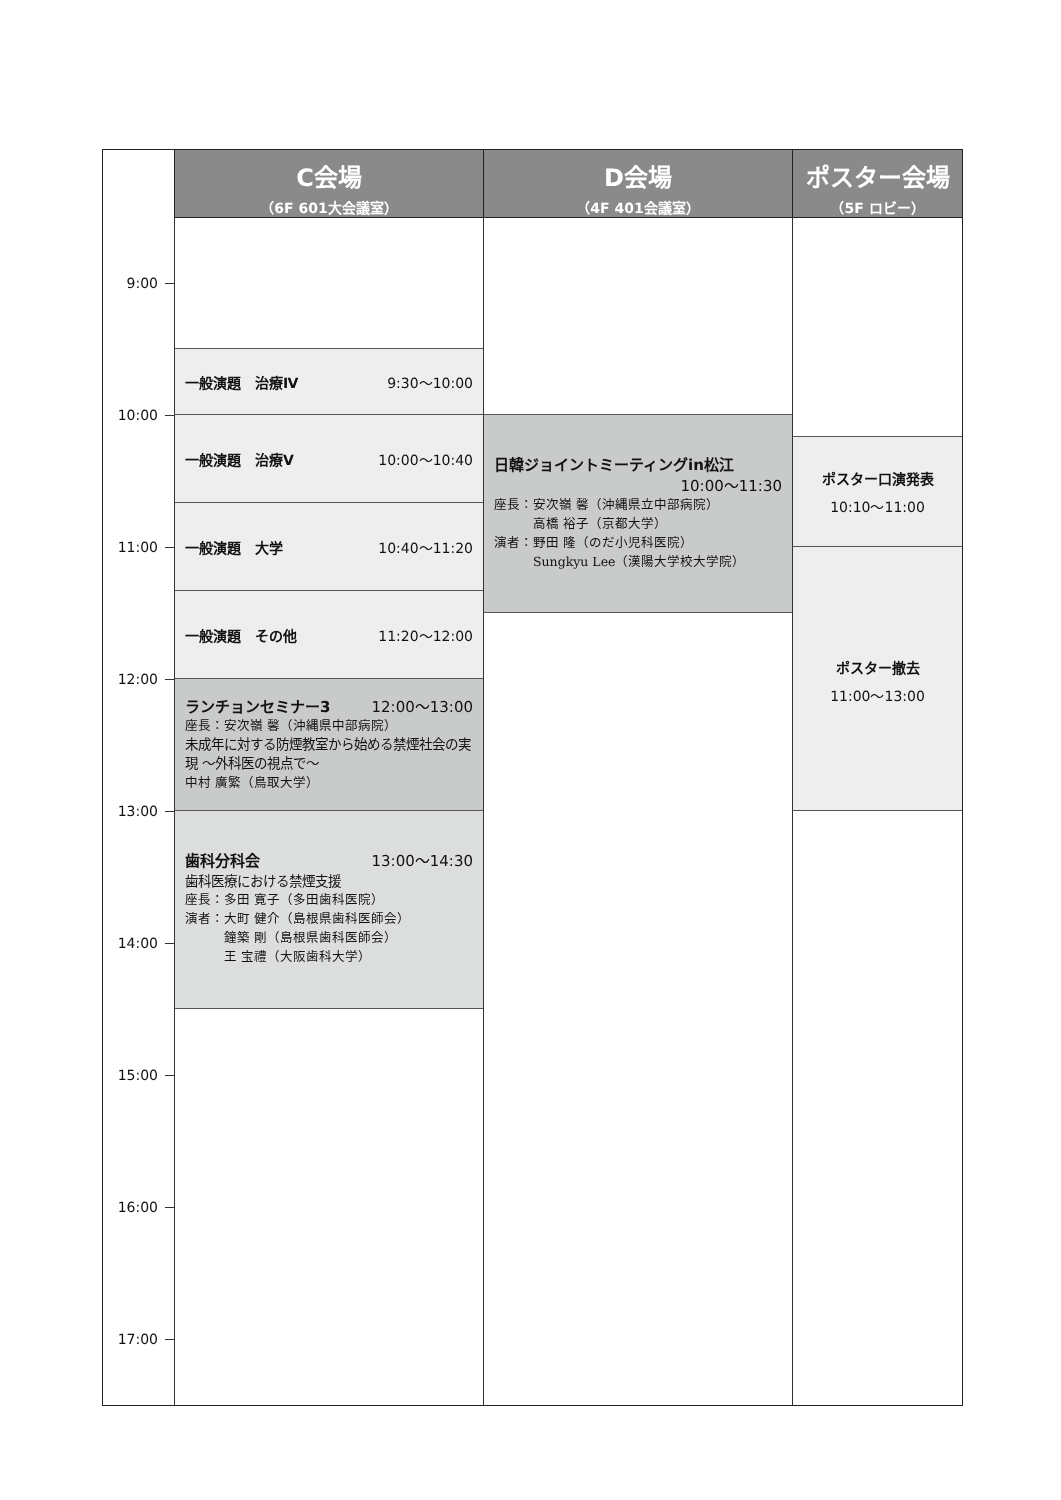C会場
（6F 601大会議室）
D会場
（4F 401会議室）
ポスター会場
（5F ロビー）
9:00
10:00
11:00
12:00
13:00
14:00
15:00
16:00
17:00
一般演題　治療Ⅳ 9:30〜10:00
一般演題　治療Ⅴ 10:00〜10:40
一般演題　大学 10:40〜11:20
一般演題　その他 11:20〜12:00
ランチョンセミナー3 12:00〜13:00
座長：安次嶺 馨（沖縄県中部病院）
未成年に対する防煙教室から始める禁煙社会の実現 〜外科医の視点で〜
中村 廣繁（鳥取大学）
歯科分科会 13:00〜14:30
歯科医療における禁煙支援
座長：多田 寛子（多田歯科医院）
演者：大町 健介（島根県歯科医師会）
　　　鐘築 剛（島根県歯科医師会）
　　　王 宝禮（大阪歯科大学）
日韓ジョイントミーティングin松江
10:00〜11:30
座長：安次嶺 馨（沖縄県立中部病院）
　　　高橋 裕子（京都大学）
演者：野田 隆（のだ小児科医院）
　　　Sungkyu Lee（漢陽大学校大学院）
ポスター口演発表
10:10〜11:00
ポスター撤去
11:00〜13:00